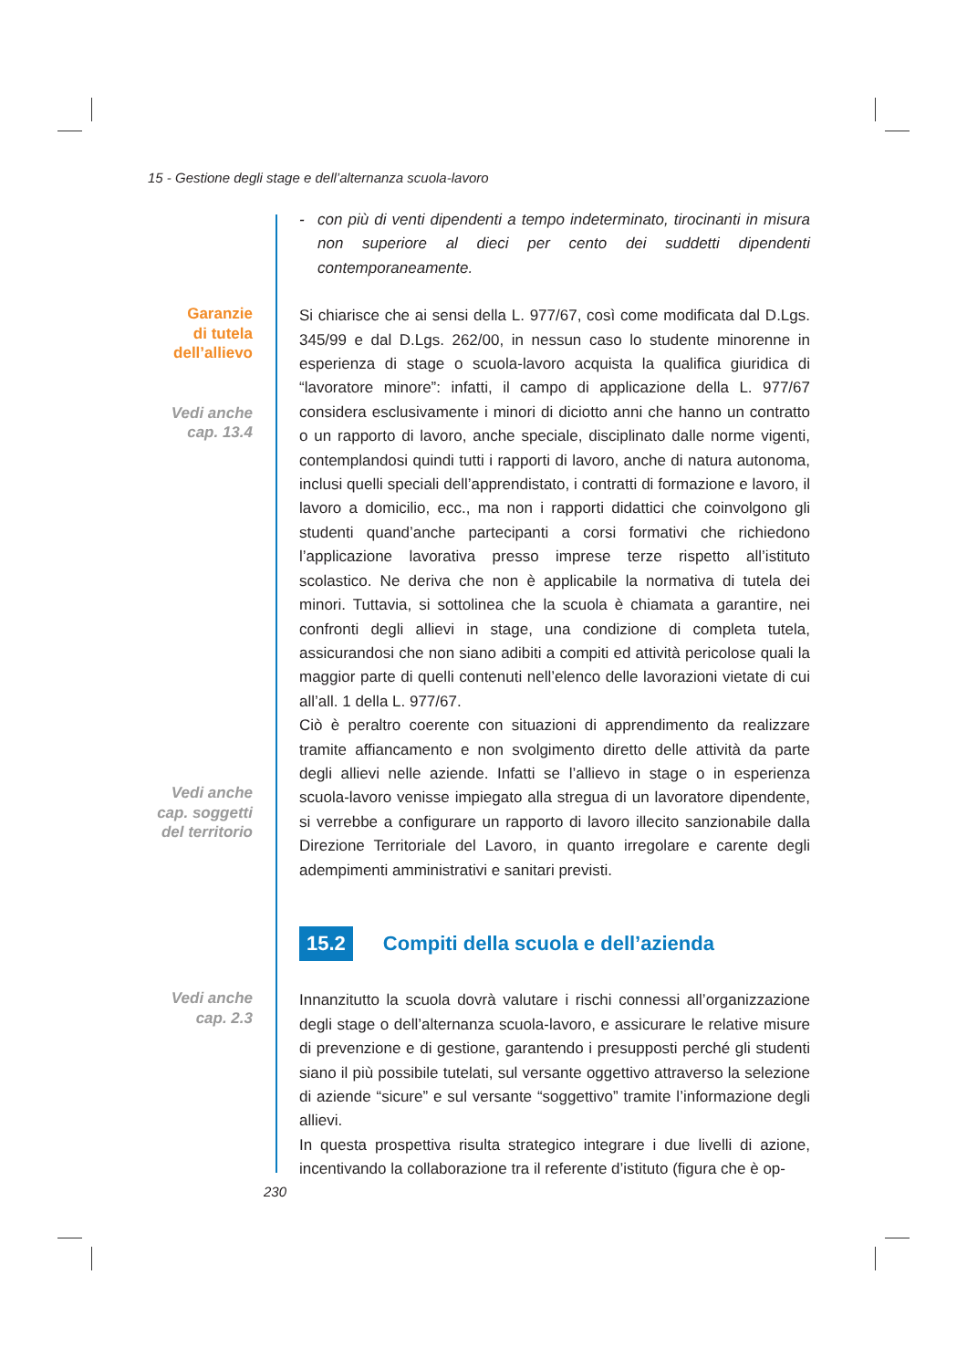15 - Gestione degli stage e dell’alternanza scuola-lavoro
- con più di venti dipendenti a tempo indeterminato, tirocinanti in misura non superiore al dieci per cento dei suddetti dipendenti contemporaneamente.
Garanzie
di tutela
dell’allievo
Vedi anche
cap. 13.4
Si chiarisce che ai sensi della L. 977/67, così come modificata dal D.Lgs. 345/99 e dal D.Lgs. 262/00, in nessun caso lo studente minorenne in esperienza di stage o scuola-lavoro acquista la qualifica giuridica di “lavoratore minore”: infatti, il campo di applicazione della L. 977/67 considera esclusivamente i minori di diciotto anni che hanno un contratto o un rapporto di lavoro, anche speciale, disciplinato dalle norme vigenti, contemplandosi quindi tutti i rapporti di lavoro, anche di natura autonoma, inclusi quelli speciali dell’apprendistato, i contratti di formazione e lavoro, il lavoro a domicilio, ecc., ma non i rapporti didattici che coinvolgono gli studenti quand’anche partecipanti a corsi formativi che richiedono l’applicazione lavorativa presso imprese terze rispetto all’istituto scolastico. Ne deriva che non è applicabile la normativa di tutela dei minori. Tuttavia, si sottolinea che la scuola è chiamata a garantire, nei confronti degli allievi in stage, una condizione di completa tutela, assicurandosi che non siano adibiti a compiti ed attività pericolose quali la maggior parte di quelli contenuti nell’elenco delle lavorazioni vietate di cui all’all. 1 della L. 977/67.
Vedi anche
cap. soggetti
del territorio
Ciò è peraltro coerente con situazioni di apprendimento da realizzare tramite affiancamento e non svolgimento diretto delle attività da parte degli allievi nelle aziende. Infatti se l’allievo in stage o in esperienza scuola-lavoro venisse impiegato alla stregua di un lavoratore dipendente, si verrebbe a configurare un rapporto di lavoro illecito sanzionabile dalla Direzione Territoriale del Lavoro, in quanto irregolare e carente degli adempimenti amministrativi e sanitari previsti.
15.2 Compiti della scuola e dell’azienda
Vedi anche
cap. 2.3
Innanzitutto la scuola dovrà valutare i rischi connessi all’organizzazione degli stage o dell’alternanza scuola-lavoro, e assicurare le relative misure di prevenzione e di gestione, garantendo i presupposti perché gli studenti siano il più possibile tutelati, sul versante oggettivo attraverso la selezione di aziende “sicure” e sul versante “soggettivo” tramite l’informazione degli allievi.
In questa prospettiva risulta strategico integrare i due livelli di azione, incentivando la collaborazione tra il referente d’istituto (figura che è op-
230